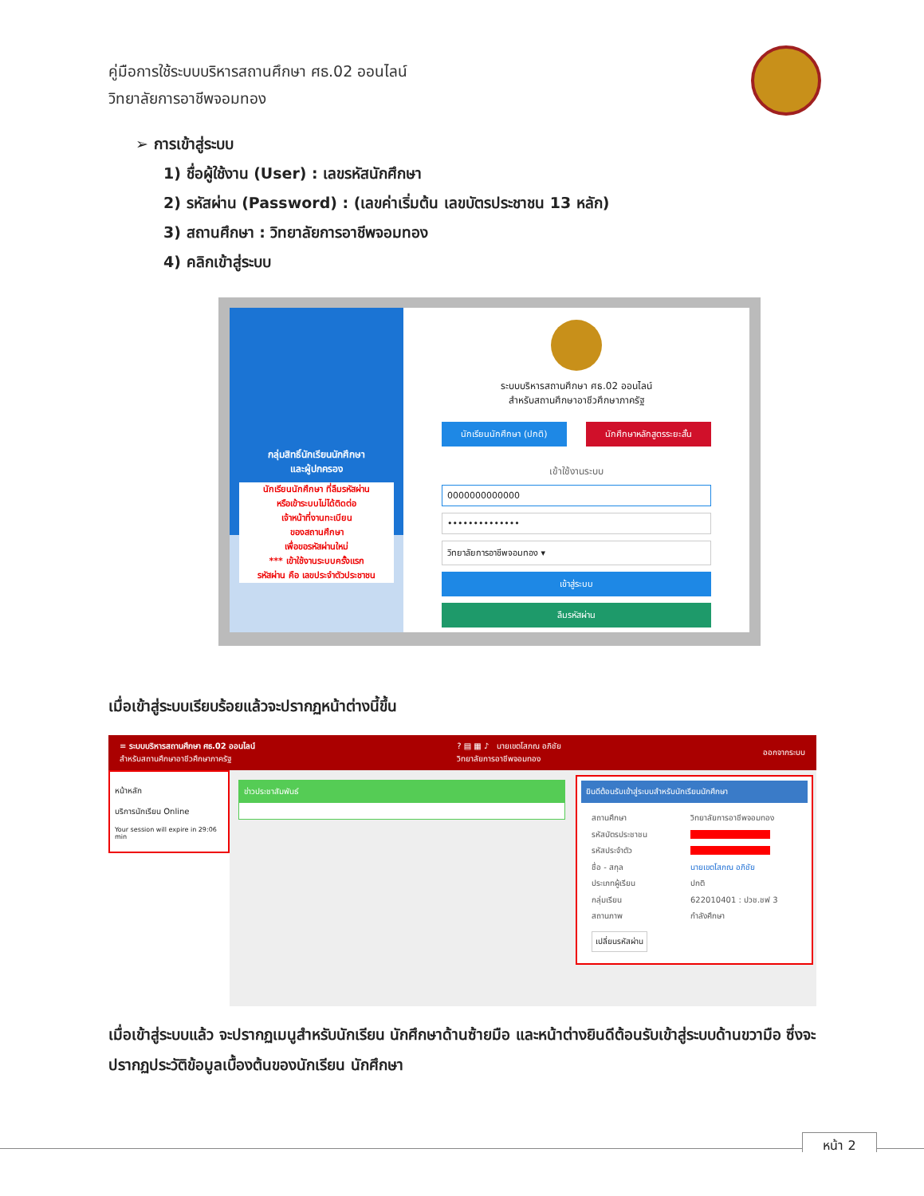คู่มือการใช้ระบบบริหารสถานศึกษา ศธ.02 ออนไลน์
วิทยาลัยการอาชีพจอมทอง
➢ การเข้าสู่ระบบ
1) ชื่อผู้ใช้งาน (User) : เลขรหัสนักศึกษา
2) รหัสผ่าน (Password) : (เลขค่าเริ่มต้น เลขบัตรประชาชน 13 หลัก)
3) สถานศึกษา : วิทยาลัยการอาชีพจอมทอง
4) คลิกเข้าสู่ระบบ
กลุ่มสิทธิ์นักเรียนนักศึกษา
และผู้ปกครอง
นักเรียนนักศึกษา ที่ลืมรหัสผ่าน
หรือเข้าระบบไม่ได้ติดต่อ
เจ้าหน้าที่งานทะเบียน
ของสถานศึกษา
เพื่อขอรหัสผ่านใหม่
*** เข้าใช้งานระบบครั้งแรก
รหัสผ่าน คือ เลขประจำตัวประชาชน
ระบบบริหารสถานศึกษา ศธ.02 ออนไลน์
สำหรับสถานศึกษาอาชีวศึกษาภาครัฐ
นักเรียนนักศึกษา (ปกติ) นักศึกษาหลักสูตรระยะสั้น
เข้าใช้งานระบบ
0000000000000
••••••••••••••
วิทยาลัยการอาชีพจอมทอง ▾
เข้าสู่ระบบ
ลืมรหัสผ่าน
เมื่อเข้าสู่ระบบเรียบร้อยแล้วจะปรากฏหน้าต่างนี้ขึ้น
≡ ระบบบริหารสถานศึกษา ศธ.02 ออนไลน์
สำหรับสถานศึกษาอาชีวศึกษาภาครัฐ? ▤ ▦ ♪ นายเขตโสภณ อภิชัย
วิทยาลัยการอาชีพจอมทอง ออกจากระบบ
หน้าหลัก
บริการนักเรียน Online
Your session will expire in 29:06 min
ข่าวประชาสัมพันธ์
ยินดีต้อนรับเข้าสู่ระบบสำหรับนักเรียนนักศึกษา
สถานศึกษา วิทยาลัยการอาชีพจอมทอง รหัสบัตรประชาชน รหัสประจำตัว ชื่อ - สกุล นายเขตโสภณ อภิชัย ประเภทผู้เรียน ปกติ กลุ่มเรียน 622010401 : ปวช.ชฟ 3 สถานภาพ กำลังศึกษา
เปลี่ยนรหัสผ่าน
เมื่อเข้าสู่ระบบแล้ว จะปรากฏเมนูสำหรับนักเรียน นักศึกษาด้านซ้ายมือ และหน้าต่างยินดีต้อนรับเข้าสู่ระบบด้านขวามือ ซึ่งจะปรากฏประวัติข้อมูลเบื้องต้นของนักเรียน นักศึกษา
หน้า 2